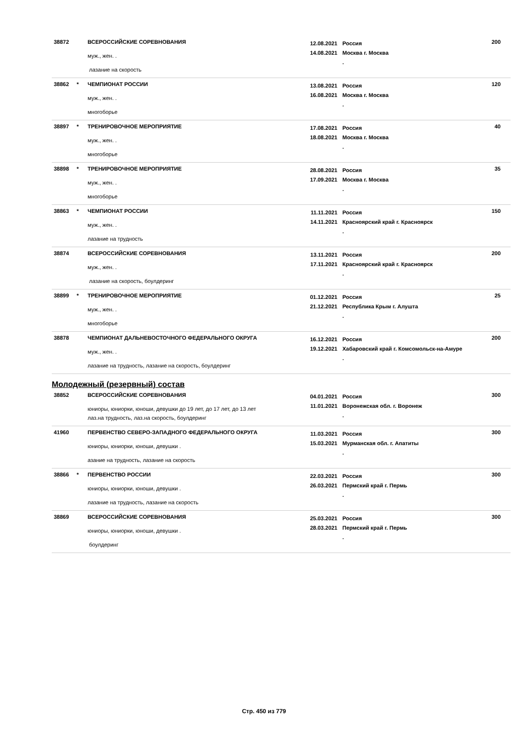| 38872 | | ВСЕРОССИЙСКИЕ СОРЕВНОВАНИЯ муж., жен. . лазание на скорость | 12.08.2021 14.08.2021 | Россия Москва г. Москва . | 200 |
| 38862 | * | ЧЕМПИОНАТ РОССИИ муж., жен. . многоборье | 13.08.2021 16.08.2021 | Россия Москва г. Москва . | 120 |
| 38897 | * | ТРЕНИРОВОЧНОЕ МЕРОПРИЯТИЕ муж., жен. . многоборье | 17.08.2021 18.08.2021 | Россия Москва г. Москва . | 40 |
| 38898 | * | ТРЕНИРОВОЧНОЕ МЕРОПРИЯТИЕ муж., жен. . многоборье | 28.08.2021 17.09.2021 | Россия Москва г. Москва . | 35 |
| 38863 | * | ЧЕМПИОНАТ РОССИИ муж., жен. . лазание на трудность | 11.11.2021 14.11.2021 | Россия Красноярский край г. Красноярск . | 150 |
| 38874 | | ВСЕРОССИЙСКИЕ СОРЕВНОВАНИЯ муж., жен. . лазание на скорость, боулдеринг | 13.11.2021 17.11.2021 | Россия Красноярский край г. Красноярск . | 200 |
| 38899 | * | ТРЕНИРОВОЧНОЕ МЕРОПРИЯТИЕ муж., жен. . многоборье | 01.12.2021 21.12.2021 | Россия Республика Крым г. Алушта . | 25 |
| 38878 | | ЧЕМПИОНАТ ДАЛЬНЕВОСТОЧНОГО ФЕДЕРАЛЬНОГО ОКРУГА муж., жен. . лазание на трудность, лазание на скорость, боулдеринг | 16.12.2021 19.12.2021 | Россия Хабаровский край г. Комсомольск-на-Амуре . | 200 |
| Молодежный (резервный) состав | | | | | |
| 38852 | | ВСЕРОССИЙСКИЕ СОРЕВНОВАНИЯ юниоры, юниорки, юноши, девушки до 19 лет, до 17 лет, до 13 лет лаз.на трудность, лаз.на скорость, боулдеринг | 04.01.2021 11.01.2021 | Россия Воронежская обл. г. Воронеж . | 300 |
| 41960 | | ПЕРВЕНСТВО СЕВЕРО-ЗАПАДНОГО ФЕДЕРАЛЬНОГО ОКРУГА юниоры, юниорки, юноши, девушки . азание на трудность, лазание на скорость | 11.03.2021 15.03.2021 | Россия Мурманская обл. г. Апатиты . | 300 |
| 38866 | * | ПЕРВЕНСТВО РОССИИ юниоры, юниорки, юноши, девушки . лазание на трудность, лазание на скорость | 22.03.2021 26.03.2021 | Россия Пермский край г. Пермь . | 300 |
| 38869 | | ВСЕРОССИЙСКИЕ СОРЕВНОВАНИЯ юниоры, юниорки, юноши, девушки . боулдеринг | 25.03.2021 28.03.2021 | Россия Пермский край г. Пермь . | 300 |
Стр. 450 из 779